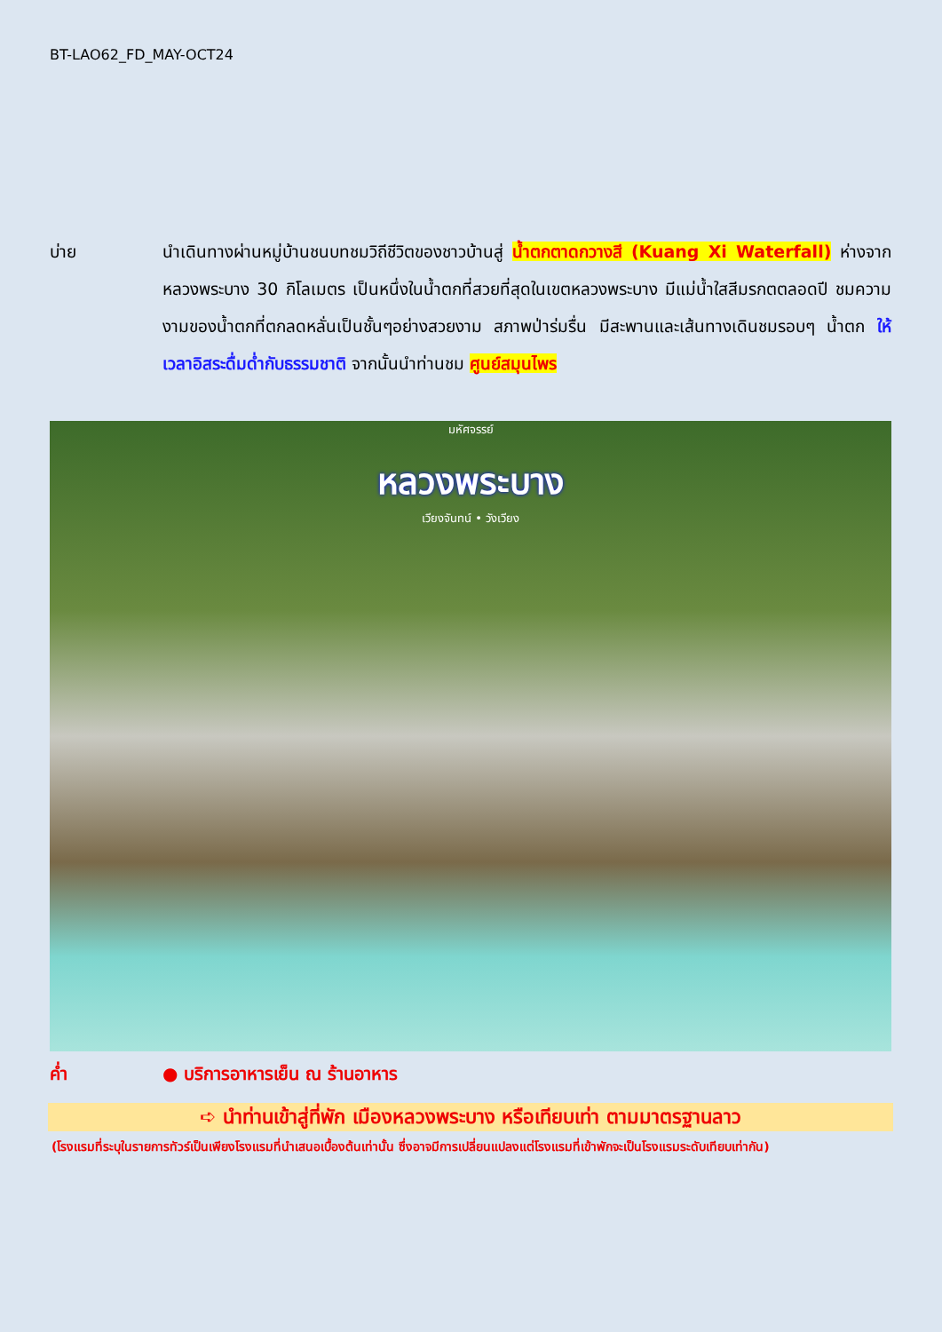BT-LAO62_FD_MAY-OCT24
บ่าย นำเดินทางผ่านหมู่บ้านชนบทชมวิถีชีวิตของชาวบ้านสู่ น้ำตกตาดกวางสี (Kuang Xi Waterfall) ห่างจากหลวงพระบาง 30 กิโลเมตร เป็นหนึ่งในน้ำตกที่สวยที่สุดในเขตหลวงพระบาง มีแม่น้ำใสสีมรกตตลอดปี ชมความงามของน้ำตกที่ตกลดหลั่นเป็นชั้นๆอย่างสวยงาม สภาพป่าร่มรื่น มีสะพานและเส้นทางเดินชมรอบๆ น้ำตก ให้เวลาอิสระดื่มด่ำกับธรรมชาติ จากนั้นนำท่านชม ศูนย์สมุนไพร
มหัศจรรย์
หลวงพระบาง
เวียงจันทน์ • วังเวียง
ค่ำ ● บริการอาหารเย็น ณ ร้านอาหาร
➪ นำท่านเข้าสู่ที่พัก เมืองหลวงพระบาง หรือเทียบเท่า ตามมาตรฐานลาว
(โรงแรมที่ระบุในรายการทัวร์เป็นเพียงโรงแรมที่นำเสนอเบื้องต้นเท่านั้น ซึ่งอาจมีการเปลี่ยนแปลงแต่โรงแรมที่เข้าพักจะเป็นโรงแรมระดับเทียบเท่ากัน)